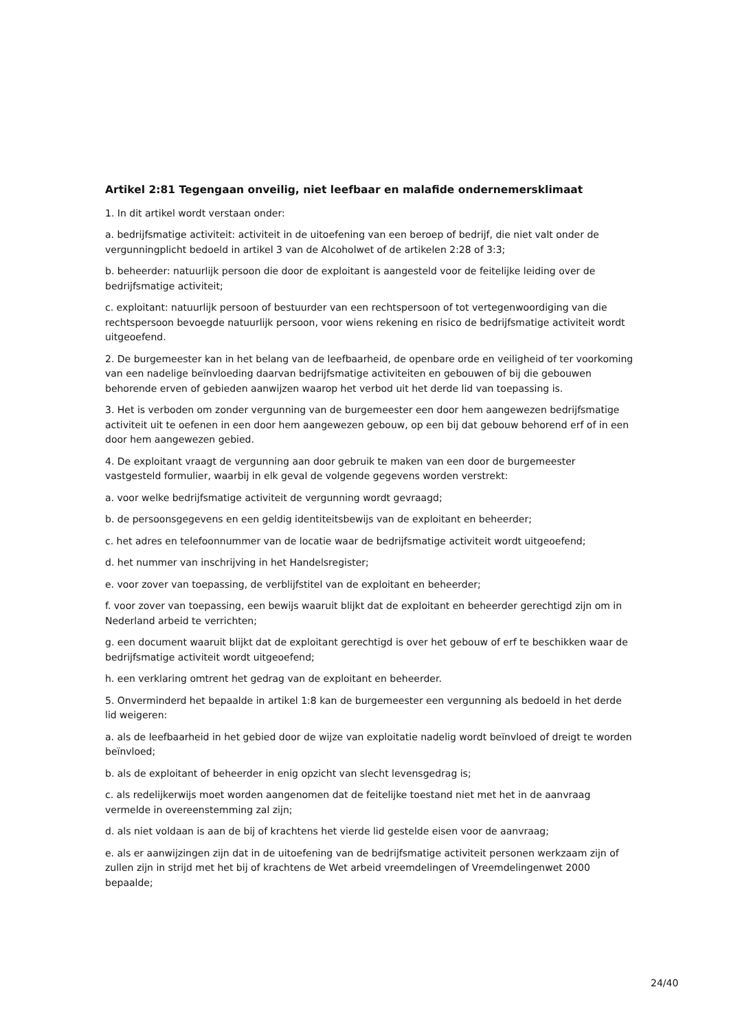Artikel 2:81 Tegengaan onveilig, niet leefbaar en malafide ondernemersklimaat
1. In dit artikel wordt verstaan onder:
a. bedrijfsmatige activiteit: activiteit in de uitoefening van een beroep of bedrijf, die niet valt onder de vergunningplicht bedoeld in artikel 3 van de Alcoholwet of de artikelen 2:28 of 3:3;
b. beheerder: natuurlijk persoon die door de exploitant is aangesteld voor de feitelijke leiding over de bedrijfsmatige activiteit;
c. exploitant: natuurlijk persoon of bestuurder van een rechtspersoon of tot vertegenwoordiging van die rechtspersoon bevoegde natuurlijk persoon, voor wiens rekening en risico de bedrijfsmatige activiteit wordt uitgeoefend.
2. De burgemeester kan in het belang van de leefbaarheid, de openbare orde en veiligheid of ter voorkoming van een nadelige beïnvloeding daarvan bedrijfsmatige activiteiten en gebouwen of bij die gebouwen behorende erven of gebieden aanwijzen waarop het verbod uit het derde lid van toepassing is.
3. Het is verboden om zonder vergunning van de burgemeester een door hem aangewezen bedrijfsmatige activiteit uit te oefenen in een door hem aangewezen gebouw, op een bij dat gebouw behorend erf of in een door hem aangewezen gebied.
4. De exploitant vraagt de vergunning aan door gebruik te maken van een door de burgemeester vastgesteld formulier, waarbij in elk geval de volgende gegevens worden verstrekt:
a. voor welke bedrijfsmatige activiteit de vergunning wordt gevraagd;
b. de persoonsgegevens en een geldig identiteitsbewijs van de exploitant en beheerder;
c. het adres en telefoonnummer van de locatie waar de bedrijfsmatige activiteit wordt uitgeoefend;
d. het nummer van inschrijving in het Handelsregister;
e. voor zover van toepassing, de verblijfstitel van de exploitant en beheerder;
f. voor zover van toepassing, een bewijs waaruit blijkt dat de exploitant en beheerder gerechtigd zijn om in Nederland arbeid te verrichten;
g. een document waaruit blijkt dat de exploitant gerechtigd is over het gebouw of erf te beschikken waar de bedrijfsmatige activiteit wordt uitgeoefend;
h. een verklaring omtrent het gedrag van de exploitant en beheerder.
5. Onverminderd het bepaalde in artikel 1:8 kan de burgemeester een vergunning als bedoeld in het derde lid weigeren:
a. als de leefbaarheid in het gebied door de wijze van exploitatie nadelig wordt beïnvloed of dreigt te worden beïnvloed;
b. als de exploitant of beheerder in enig opzicht van slecht levensgedrag is;
c. als redelijkerwijs moet worden aangenomen dat de feitelijke toestand niet met het in de aanvraag vermelde in overeenstemming zal zijn;
d. als niet voldaan is aan de bij of krachtens het vierde lid gestelde eisen voor de aanvraag;
e. als er aanwijzingen zijn dat in de uitoefening van de bedrijfsmatige activiteit personen werkzaam zijn of zullen zijn in strijd met het bij of krachtens de Wet arbeid vreemdelingen of Vreemdelingenwet 2000 bepaalde;
24/40